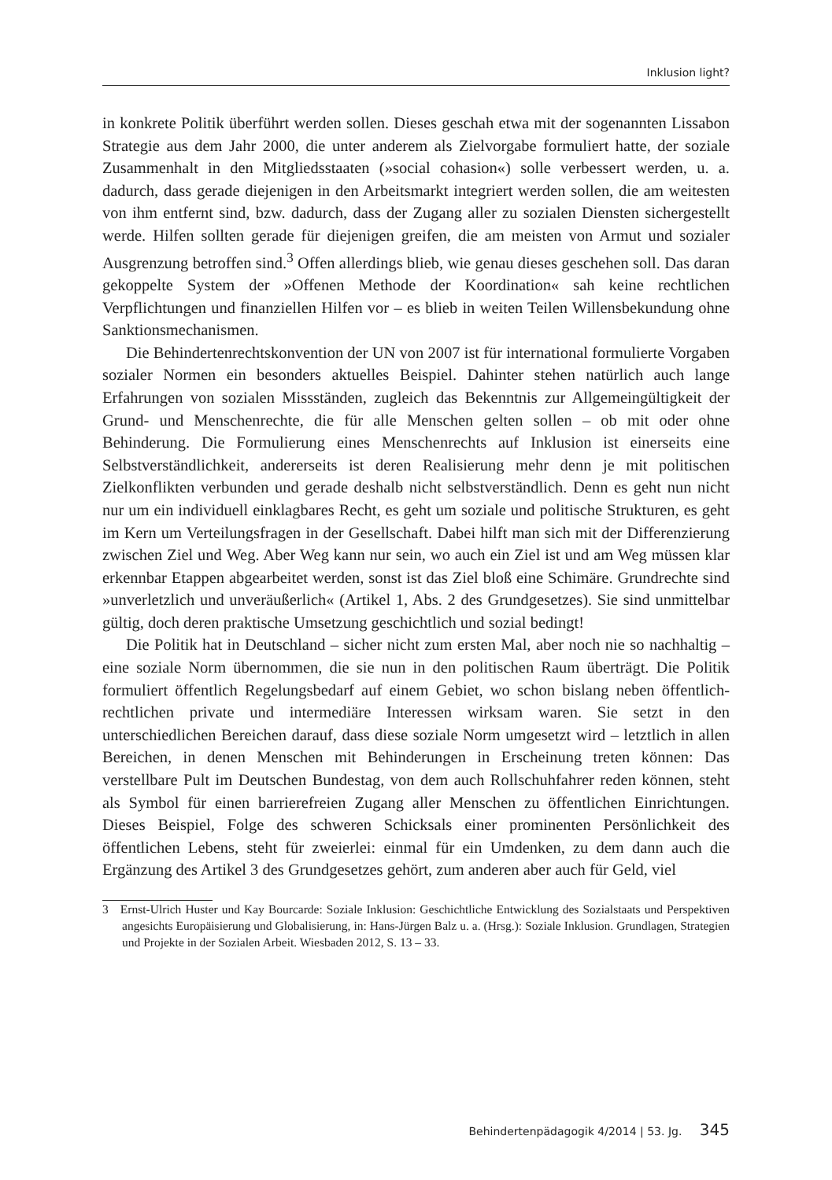Inklusion light?
in konkrete Politik überführt werden sollen. Dieses geschah etwa mit der sogenannten Lissabon Strategie aus dem Jahr 2000, die unter anderem als Zielvorgabe formuliert hatte, der soziale Zusammenhalt in den Mitgliedsstaaten (»social cohasion«) solle verbessert werden, u. a. dadurch, dass gerade diejenigen in den Arbeitsmarkt integriert werden sollen, die am weitesten von ihm entfernt sind, bzw. dadurch, dass der Zugang aller zu sozialen Diensten sichergestellt werde. Hilfen sollten gerade für diejenigen greifen, die am meisten von Armut und sozialer Ausgrenzung betroffen sind.<sup>3</sup> Offen allerdings blieb, wie genau dieses geschehen soll. Das daran gekoppelte System der »Offenen Methode der Koordination« sah keine rechtlichen Verpflichtungen und finanziellen Hilfen vor – es blieb in weiten Teilen Willensbekundung ohne Sanktionsmechanismen.
Die Behindertenrechtskonvention der UN von 2007 ist für international formulierte Vorgaben sozialer Normen ein besonders aktuelles Beispiel. Dahinter stehen natürlich auch lange Erfahrungen von sozialen Missständen, zugleich das Bekenntnis zur Allgemeingültigkeit der Grund- und Menschenrechte, die für alle Menschen gelten sollen – ob mit oder ohne Behinderung. Die Formulierung eines Menschenrechts auf Inklusion ist einerseits eine Selbstverständlichkeit, andererseits ist deren Realisierung mehr denn je mit politischen Zielkonflikten verbunden und gerade deshalb nicht selbstverständlich. Denn es geht nun nicht nur um ein individuell einklagbares Recht, es geht um soziale und politische Strukturen, es geht im Kern um Verteilungsfragen in der Gesellschaft. Dabei hilft man sich mit der Differenzierung zwischen Ziel und Weg. Aber Weg kann nur sein, wo auch ein Ziel ist und am Weg müssen klar erkennbar Etappen abgearbeitet werden, sonst ist das Ziel bloß eine Schimäre. Grundrechte sind »unverletzlich und unveräußerlich« (Artikel 1, Abs. 2 des Grundgesetzes). Sie sind unmittelbar gültig, doch deren praktische Umsetzung geschichtlich und sozial bedingt!
Die Politik hat in Deutschland – sicher nicht zum ersten Mal, aber noch nie so nachhaltig – eine soziale Norm übernommen, die sie nun in den politischen Raum überträgt. Die Politik formuliert öffentlich Regelungsbedarf auf einem Gebiet, wo schon bislang neben öffentlich-rechtlichen private und intermediäre Interessen wirksam waren. Sie setzt in den unterschiedlichen Bereichen darauf, dass diese soziale Norm umgesetzt wird – letztlich in allen Bereichen, in denen Menschen mit Behinderungen in Erscheinung treten können: Das verstellbare Pult im Deutschen Bundestag, von dem auch Rollschuhfahrer reden können, steht als Symbol für einen barrierefreien Zugang aller Menschen zu öffentlichen Einrichtungen. Dieses Beispiel, Folge des schweren Schicksals einer prominenten Persönlichkeit des öffentlichen Lebens, steht für zweierlei: einmal für ein Umdenken, zu dem dann auch die Ergänzung des Artikel 3 des Grundgesetzes gehört, zum anderen aber auch für Geld, viel
3 Ernst-Ulrich Huster und Kay Bourcarde: Soziale Inklusion: Geschichtliche Entwicklung des Sozialstaats und Perspektiven angesichts Europäisierung und Globalisierung, in: Hans-Jürgen Balz u. a. (Hrsg.): Soziale Inklusion. Grundlagen, Strategien und Projekte in der Sozialen Arbeit. Wiesbaden 2012, S. 13 – 33.
Behindertenpädagogik 4/2014 | 53. Jg. 345